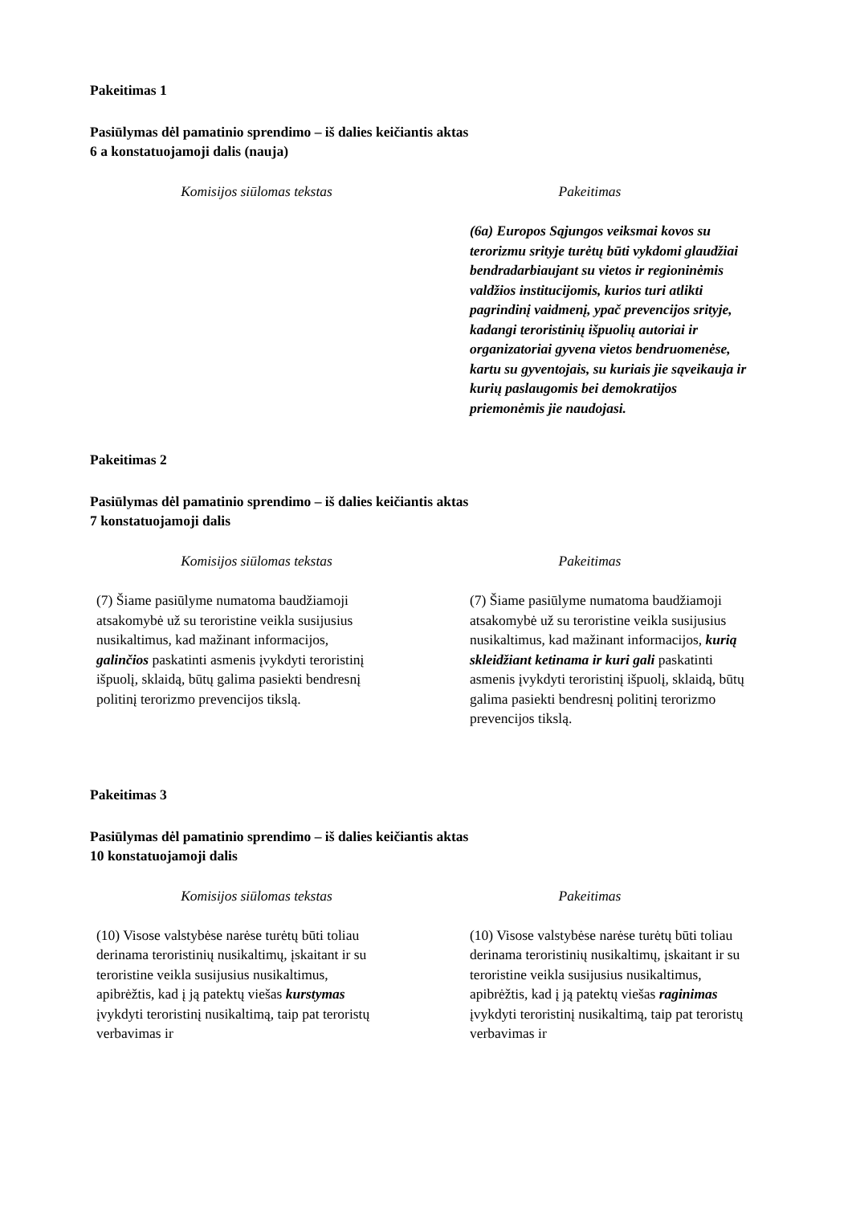Pakeitimas 1
Pasiūlymas dėl pamatinio sprendimo – iš dalies keičiantis aktas
6 a konstatuojamoji dalis (nauja)
| Komisijos siūlomas tekstas | Pakeitimas |
| --- | --- |
| | (6a) Europos Sąjungos veiksmai kovos su terorizmu srityje turėtų būti vykdomi glaudžiai bendradarbiaujant su vietos ir regioninėmis valdžios institucijomis, kurios turi atlikti pagrindinį vaidmenį, ypač prevencijos srityje, kadangi teroristinių išpuolių autoriai ir organizatoriai gyvena vietos bendruomenėse, kartu su gyventojais, su kuriais jie sąveikauja ir kurių paslaugomis bei demokratijos priemonėmis jie naudojasi. |
Pakeitimas 2
Pasiūlymas dėl pamatinio sprendimo – iš dalies keičiantis aktas
7 konstatuojamoji dalis
| Komisijos siūlomas tekstas | Pakeitimas |
| --- | --- |
| (7) Šiame pasiūlyme numatoma baudžiamoji atsakomybė už su teroristine veikla susijusius nusikaltimus, kad mažinant informacijos, galinčios paskatinti asmenis įvykdyti teroristinį išpuolį, sklaidą, būtų galima pasiekti bendresnį politinį terorizmo prevencijos tikslą. | (7) Šiame pasiūlyme numatoma baudžiamoji atsakomybė už su teroristine veikla susijusius nusikaltimus, kad mažinant informacijos, kurią skleidžiant ketinama ir kuri gali paskatinti asmenis įvykdyti teroristinį išpuolį, sklaidą, būtų galima pasiekti bendresnį politinį terorizmo prevencijos tikslą. |
Pakeitimas 3
Pasiūlymas dėl pamatinio sprendimo – iš dalies keičiantis aktas
10 konstatuojamoji dalis
| Komisijos siūlomas tekstas | Pakeitimas |
| --- | --- |
| (10) Visose valstybėse narėse turėtų būti toliau derinama teroristinių nusikaltimų, įskaitant ir su teroristine veikla susijusius nusikaltimus, apibrėžtis, kad į ją patektų viešas kurstymas įvykdyti teroristinį nusikaltimą, taip pat teroristų verbavimas ir | (10) Visose valstybėse narėse turėtų būti toliau derinama teroristinių nusikaltimų, įskaitant ir su teroristine veikla susijusius nusikaltimus, apibrėžtis, kad į ją patektų viešas raginimas įvykdyti teroristinį nusikaltimą, taip pat teroristų verbavimas ir |